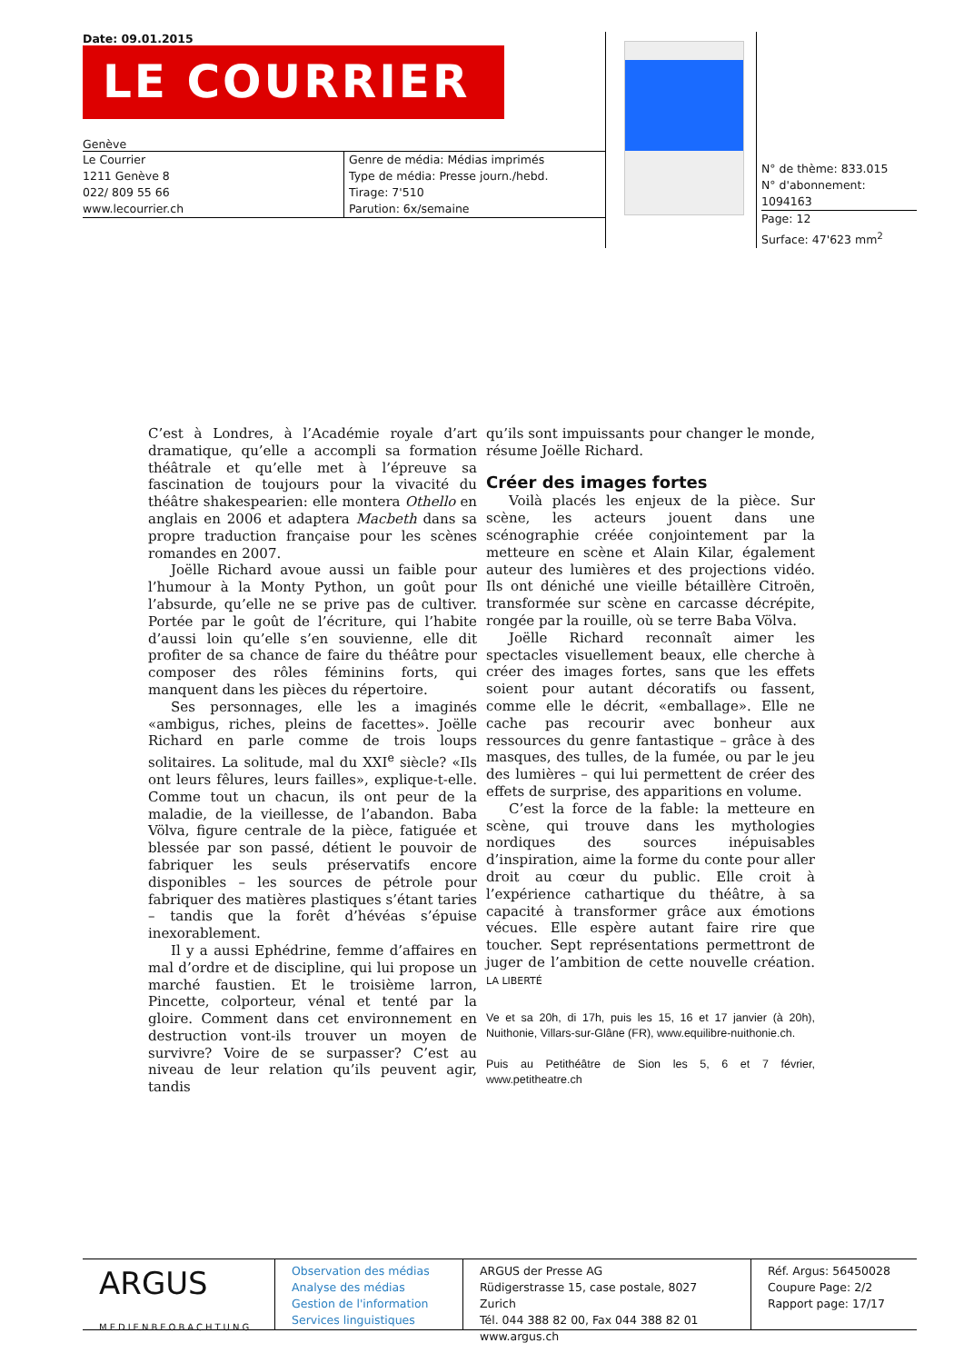Date: 09.01.2015
LE COURRIER
Genève
Le Courrier
1211 Genève 8
022/ 809 55 66
www.lecourrier.ch
Genre de média: Médias imprimés
Type de média: Presse journ./hebd.
Tirage: 7'510
Parution: 6x/semaine
N° de thème: 833.015
N° d'abonnement: 1094163
Page: 12
Surface: 47'623 mm<sup>2</sup>
C’est à Londres, à l’Académie royale d’art dramatique, qu’elle a accompli sa formation théâtrale et qu’elle met à l’épreuve sa fascination de toujours pour la vivacité du théâtre shakespearien: elle montera Othello en anglais en 2006 et adaptera Macbeth dans sa propre traduction française pour les scènes romandes en 2007.
Joëlle Richard avoue aussi un faible pour l’humour à la Monty Python, un goût pour l’absurde, qu’elle ne se prive pas de cultiver. Portée par le goût de l’écriture, qui l’habite d’aussi loin qu’elle s’en souvienne, elle dit profiter de sa chance de faire du théâtre pour composer des rôles féminins forts, qui manquent dans les pièces du répertoire.
Ses personnages, elle les a imaginés «ambigus, riches, pleins de facettes». Joëlle Richard en parle comme de trois loups solitaires. La solitude, mal du XXI<sup>e</sup> siècle? «Ils ont leurs fêlures, leurs failles», explique-t-elle. Comme tout un chacun, ils ont peur de la maladie, de la vieillesse, de l’abandon. Baba Völva, figure centrale de la pièce, fatiguée et blessée par son passé, détient le pouvoir de fabriquer les seuls préservatifs encore disponibles – les sources de pétrole pour fabriquer des matières plastiques s’étant taries – tandis que la forêt d’hévéas s’épuise inexorablement.
Il y a aussi Ephédrine, femme d’affaires en mal d’ordre et de discipline, qui lui propose un marché faustien. Et le troisième larron, Pincette, colporteur, vénal et tenté par la gloire. Comment dans cet environnement en destruction vont-ils trouver un moyen de survivre? Voire de se surpasser? C’est au niveau de leur relation qu’ils peuvent agir, tandis
qu’ils sont impuissants pour changer le monde, résume Joëlle Richard.
Créer des images fortes
Voilà placés les enjeux de la pièce. Sur scène, les acteurs jouent dans une scénographie créée conjointement par la metteure en scène et Alain Kilar, également auteur des lumières et des projections vidéo. Ils ont déniché une vieille bétaillère Citroën, transformée sur scène en carcasse décrépite, rongée par la rouille, où se terre Baba Völva.
Joëlle Richard reconnaît aimer les spectacles visuellement beaux, elle cherche à créer des images fortes, sans que les effets soient pour autant décoratifs ou fassent, comme elle le décrit, «emballage». Elle ne cache pas recourir avec bonheur aux ressources du genre fantastique – grâce à des masques, des tulles, de la fumée, ou par le jeu des lumières – qui lui permettent de créer des effets de surprise, des apparitions en volume.
C’est la force de la fable: la metteure en scène, qui trouve dans les mythologies nordiques des sources inépuisables d’inspiration, aime la forme du conte pour aller droit au cœur du public. Elle croit à l’expérience cathartique du théâtre, à sa capacité à transformer grâce aux émotions vécues. Elle espère autant faire rire que toucher. Sept représentations permettront de juger de l’ambition de cette nouvelle création. LA LIBERTÉ
Ve et sa 20h, di 17h, puis les 15, 16 et 17 janvier (à 20h), Nuithonie, Villars-sur-Glâne (FR), www.equilibre-nuithonie.ch.
Puis au Petithéâtre de Sion les 5, 6 et 7 février, www.petitheatre.ch
ARGUS
MEDIENBEOBACHTUNG
Observation des médias
Analyse des médias
Gestion de l'information
Services linguistiques
ARGUS der Presse AG
Rüdigerstrasse 15, case postale, 8027 Zurich
Tél. 044 388 82 00, Fax 044 388 82 01
www.argus.ch
Réf. Argus: 56450028
Coupure Page: 2/2
Rapport page: 17/17